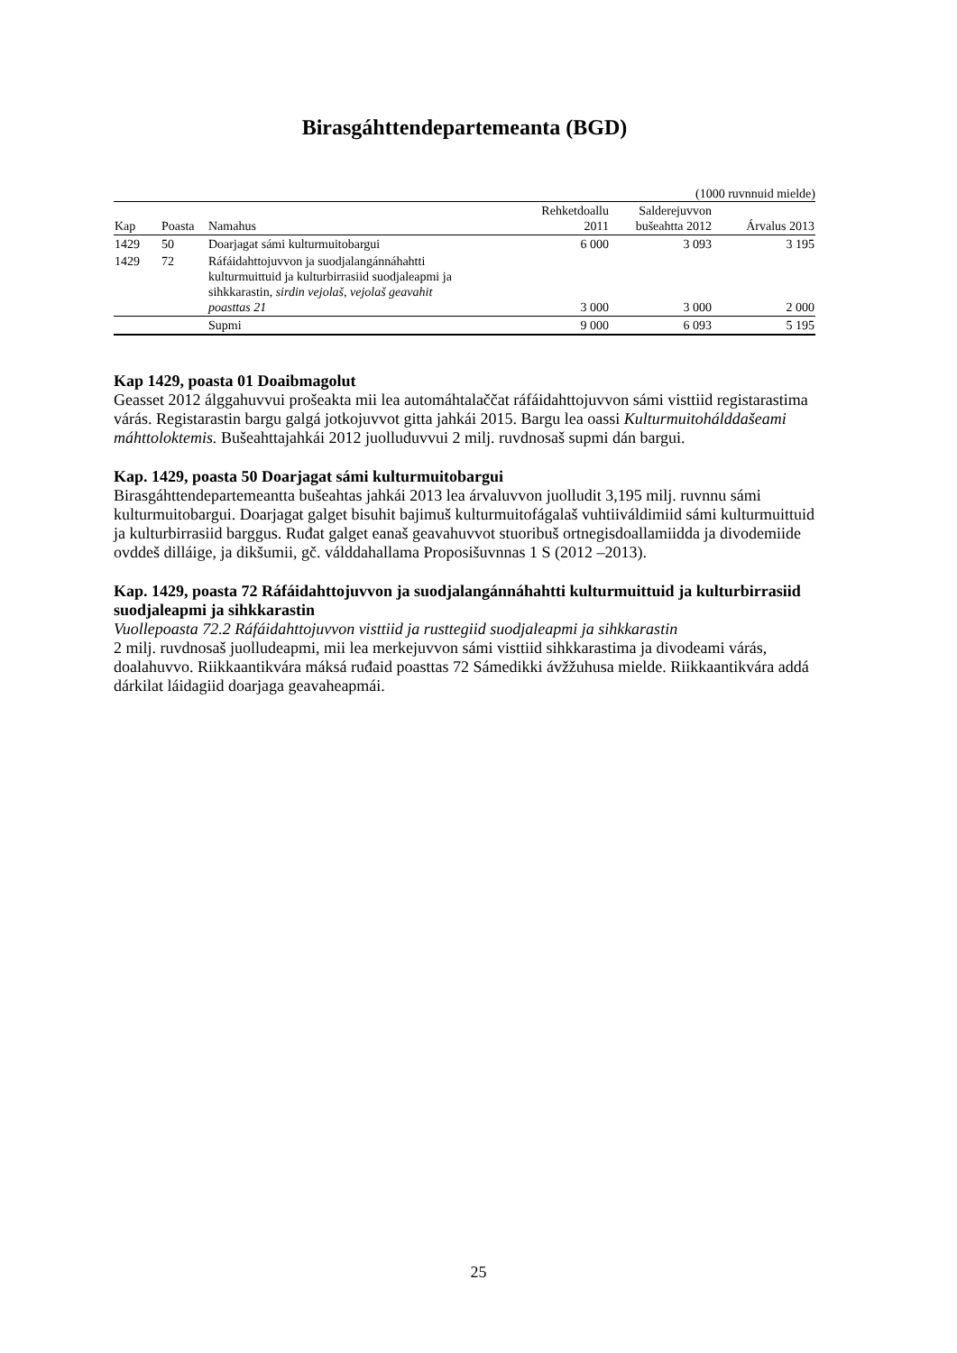Birasgáhttendepartemeanta (BGD)
(1000 ruvnnuid mielde)
| Kap | Poasta | Namahus | Rehketdoallu 2011 | Salderejuvvon bušeahtta 2012 | Árvalus 2013 |
| --- | --- | --- | --- | --- | --- |
| 1429 | 50 | Doarjagat sámi kulturmuitobargui | 6 000 | 3 093 | 3 195 |
| 1429 | 72 | Ráfáidahttojuvvon ja suodjalangánnáhahtti kulturmuittuid ja kulturbirrasiid suodjaleapmi ja sihkkarastin, sirdin vejolaš, vejolaš geavahit poasttas 21 | 3 000 | 3 000 | 2 000 |
| | | Supmi | 9 000 | 6 093 | 5 195 |
Kap 1429, poasta 01 Doaibmagolut
Geasset 2012 álggahuvvui prošeakta mii lea automáhtalaččat ráfáidahttojuvvon sámi visttiid registarastima várás. Registarastin bargu galgá jotkojuvvot gitta jahkái 2015. Bargu lea oassi Kulturmuitohálddašeami máhttoloktemis. Bušeahttajahkái 2012 juolluduvvui 2 milj. ruvdnosaš supmi dán bargui.
Kap. 1429, poasta 50 Doarjagat sámi kulturmuitobargui
Birasgáhttendepartemeantta bušeahtas jahkái 2013 lea árvaluvvon juolludit 3,195 milj. ruvnnu sámi kulturmuitobargui. Doarjagat galget bisuhit bajimuš kulturmuitofágalaš vuhtiiváldimiid sámi kulturmuittuid ja kulturbirrasiid barggus. Ruđat galget eanaš geavahuvvot stuoribuš ortnegisdoallamiidda ja divodemiide ovddeš dilláige, ja dikšumii, gč. válddahallama Proposišuvnnas 1 S (2012 –2013).
Kap. 1429, poasta 72 Ráfáidahttojuvvon ja suodjalangánnáhahtti kulturmuittuid ja kulturbirrasiid suodjaleapmi ja sihkkarastin
Vuollepoasta 72.2 Ráfáidahttojuvvon visttiid ja rusttegiid suodjaleapmi ja sihkkarastin
2 milj. ruvdnosaš juolludeapmi, mii lea merkejuvvon sámi visttiid sihkkarastima ja divodeami várás, doalahuvvo. Riikkaantikvára máksá ruđaid poasttas 72 Sámedikki ávžžuhusa mielde. Riikkaantikvára addá dárkilat láidagiid doarjaga geavaheapmái.
25